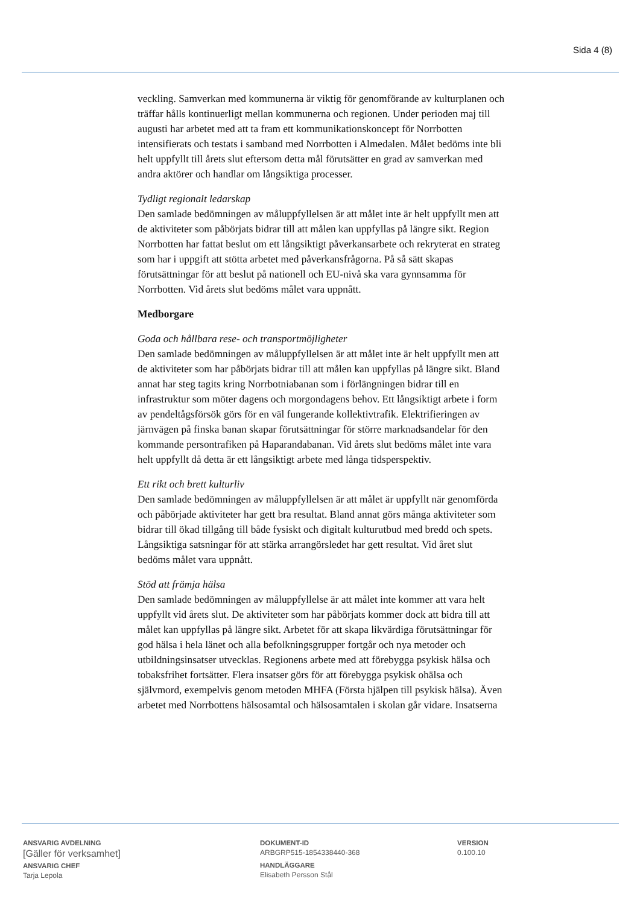Sida 4 (8)
veckling. Samverkan med kommunerna är viktig för genomförande av kulturplanen och träffar hålls kontinuerligt mellan kommunerna och regionen. Under perioden maj till augusti har arbetet med att ta fram ett kommunikationskoncept för Norrbotten intensifierats och testats i samband med Norrbotten i Almedalen. Målet bedöms inte bli helt uppfyllt till årets slut eftersom detta mål förutsätter en grad av samverkan med andra aktörer och handlar om långsiktiga processer.
Tydligt regionalt ledarskap
Den samlade bedömningen av måluppfyllelsen är att målet inte är helt uppfyllt men att de aktiviteter som påbörjats bidrar till att målen kan uppfyllas på längre sikt. Region Norrbotten har fattat beslut om ett långsiktigt påverkansarbete och rekryterat en strateg som har i uppgift att stötta arbetet med påverkansfrågorna. På så sätt skapas förutsättningar för att beslut på nationell och EU-nivå ska vara gynnsamma för Norrbotten. Vid årets slut bedöms målet vara uppnått.
Medborgare
Goda och hållbara rese- och transportmöjligheter
Den samlade bedömningen av måluppfyllelsen är att målet inte är helt uppfyllt men att de aktiviteter som har påbörjats bidrar till att målen kan uppfyllas på längre sikt. Bland annat har steg tagits kring Norrbotniabanan som i förlängningen bidrar till en infrastruktur som möter dagens och morgondagens behov. Ett långsiktigt arbete i form av pendeltågsförsök görs för en väl fungerande kollektivtrafik. Elektrifieringen av järnvägen på finska banan skapar förutsättningar för större marknadsandelar för den kommande persontrafiken på Haparandabanan. Vid årets slut bedöms målet inte vara helt uppfyllt då detta är ett långsiktigt arbete med långa tidsperspektiv.
Ett rikt och brett kulturliv
Den samlade bedömningen av måluppfyllelsen är att målet är uppfyllt när genomförda och påbörjade aktiviteter har gett bra resultat. Bland annat görs många aktiviteter som bidrar till ökad tillgång till både fysiskt och digitalt kulturutbud med bredd och spets. Långsiktiga satsningar för att stärka arrangörsledet har gett resultat. Vid året slut bedöms målet vara uppnått.
Stöd att främja hälsa
Den samlade bedömningen av måluppfyllelse är att målet inte kommer att vara helt uppfyllt vid årets slut. De aktiviteter som har påbörjats kommer dock att bidra till att målet kan uppfyllas på längre sikt. Arbetet för att skapa likvärdiga förutsättningar för god hälsa i hela länet och alla befolkningsgrupper fortgår och nya metoder och utbildningsinsatser utvecklas. Regionens arbete med att förebygga psykisk hälsa och tobaksfrihet fortsätter. Flera insatser görs för att förebygga psykisk ohälsa och självmord, exempelvis genom metoden MHFA (Första hjälpen till psykisk hälsa). Även arbetet med Norrbottens hälsosamtal och hälsosamtalen i skolan går vidare. Insatserna
ANSVARIG AVDELNING
[Gäller för verksamhet]
ANSVARIG CHEF
Tarja Lepola
DOKUMENT-ID
ARBGRP515-1854338440-368
HANDLÄGGARE
Elisabeth Persson Stål
VERSION
0.100.10